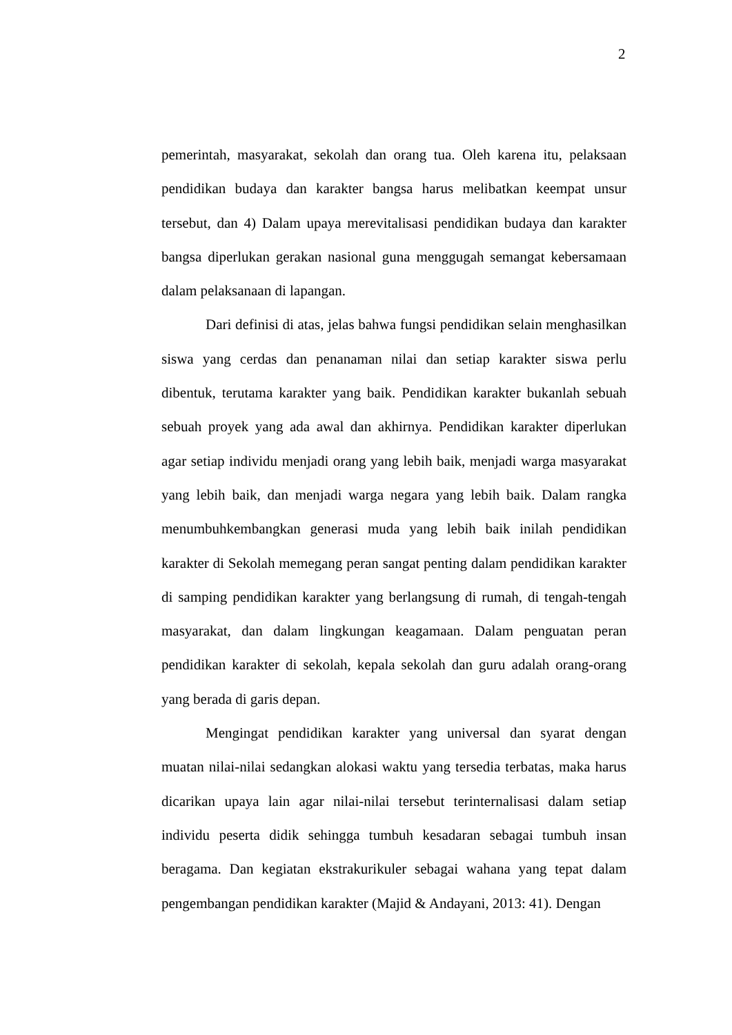2
pemerintah, masyarakat, sekolah dan orang tua. Oleh karena itu, pelaksaan pendidikan budaya dan karakter bangsa harus melibatkan keempat unsur tersebut, dan 4) Dalam upaya merevitalisasi pendidikan budaya dan karakter bangsa diperlukan gerakan nasional guna menggugah semangat kebersamaan dalam pelaksanaan di lapangan.
Dari definisi di atas, jelas bahwa fungsi pendidikan selain menghasilkan siswa yang cerdas dan penanaman nilai dan setiap karakter siswa perlu dibentuk, terutama karakter yang baik. Pendidikan karakter bukanlah sebuah sebuah proyek yang ada awal dan akhirnya. Pendidikan karakter diperlukan agar setiap individu menjadi orang yang lebih baik, menjadi warga masyarakat yang lebih baik, dan menjadi warga negara yang lebih baik. Dalam rangka menumbuhkembangkan generasi muda yang lebih baik inilah pendidikan karakter di Sekolah memegang peran sangat penting dalam pendidikan karakter di samping pendidikan karakter yang berlangsung di rumah, di tengah-tengah masyarakat, dan dalam lingkungan keagamaan. Dalam penguatan peran pendidikan karakter di sekolah, kepala sekolah dan guru adalah orang-orang yang berada di garis depan.
Mengingat pendidikan karakter yang universal dan syarat dengan muatan nilai-nilai sedangkan alokasi waktu yang tersedia terbatas, maka harus dicarikan upaya lain agar nilai-nilai tersebut terinternalisasi dalam setiap individu peserta didik sehingga tumbuh kesadaran sebagai tumbuh insan beragama. Dan kegiatan ekstrakurikuler sebagai wahana yang tepat dalam pengembangan pendidikan karakter (Majid & Andayani, 2013: 41). Dengan